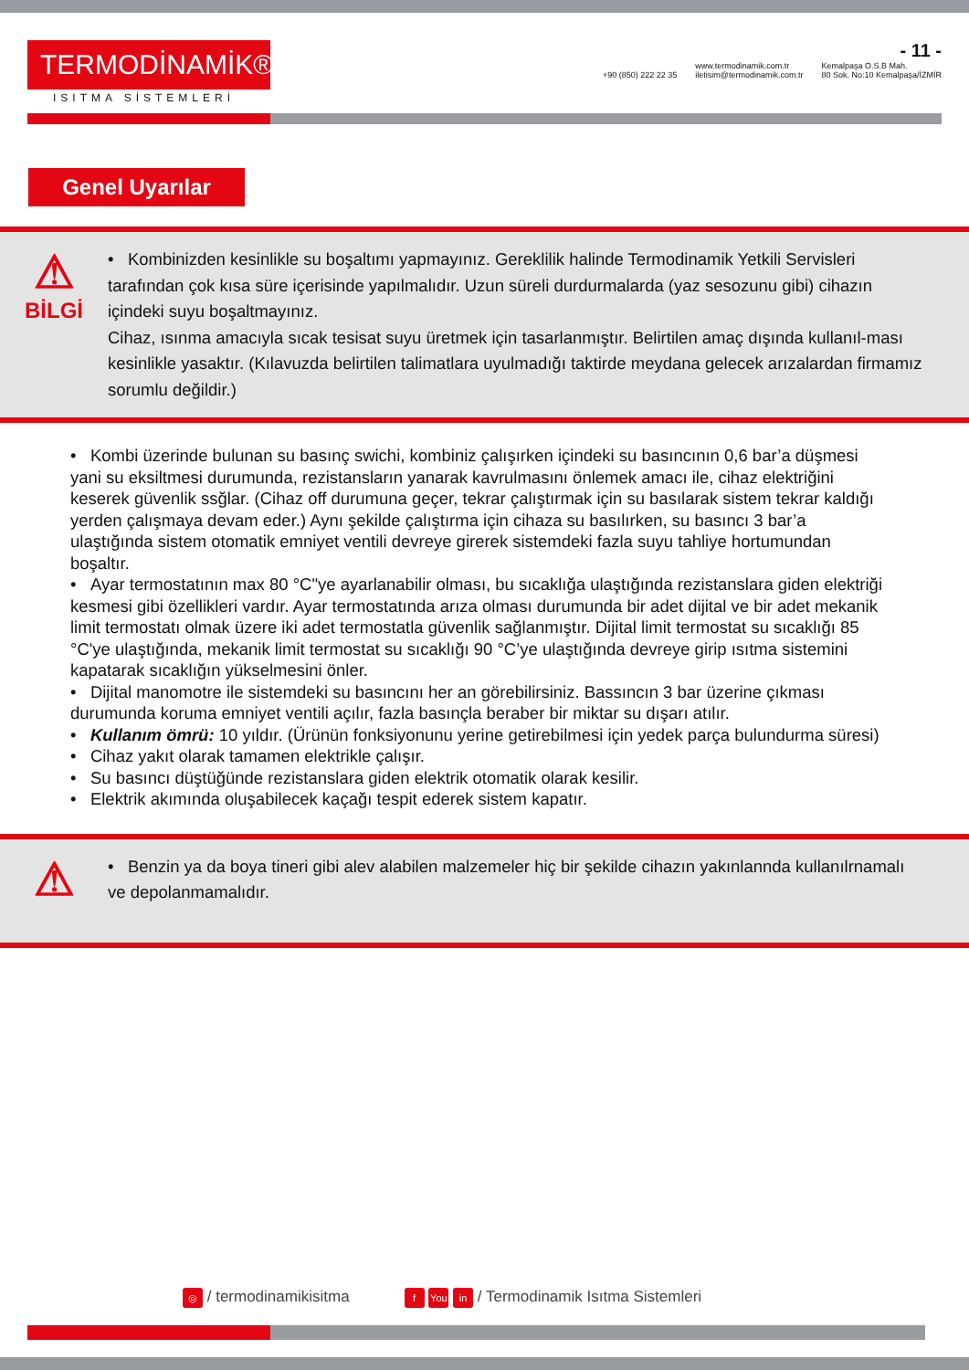TERMODİNAMİK®
ISITMA SİSTEMLERİ
- 11 -
+90 (850) 222 22 35 www.termodinamik.com.tr
iletisim@termodinamik.com.tr Kemalpaşa O.S.B Mah.
80 Sok. No:10 Kemalpaşa/İZMİR
Genel Uyarılar
⚠
BİLGİ
• Kombinizden kesinlikle su boşaltımı yapmayınız. Gereklilik halinde Termodinamik Yetkili Servisleri tarafından çok kısa süre içerisinde yapılmalıdır. Uzun süreli durdurmalarda (yaz sesozunu gibi) cihazın içindeki suyu boşaltmayınız.
Cihaz, ısınma amacıyla sıcak tesisat suyu üretmek için tasarlanmıştır. Belirtilen amaç dışında kullanıl-ması kesinlikle yasaktır. (Kılavuzda belirtilen talimatlara uyulmadığı taktirde meydana gelecek arızalardan firmamız sorumlu değildir.)
• Kombi üzerinde bulunan su basınç swichi, kombiniz çalışırken içindeki su basıncının 0,6 bar’a düşmesi yani su eksiltmesi durumunda, rezistansların yanarak kavrulmasını önlemek amacı ile, cihaz elektriğini keserek güvenlik ssğlar. (Cihaz off durumuna geçer, tekrar çalıştırmak için su basılarak sistem tekrar kaldığı yerden çalışmaya devam eder.) Aynı şekilde çalıştırma için cihaza su basılırken, su basıncı 3 bar’a ulaştığında sistem otomatik emniyet ventili devreye girerek sistemdeki fazla suyu tahliye hortumundan boşaltır.
• Ayar termostatının max 80 °C"ye ayarlanabilir olması, bu sıcaklığa ulaştığında rezistanslara giden elektriği kesmesi gibi özellikleri vardır. Ayar termostatında arıza olması durumunda bir adet dijital ve bir adet mekanik limit termostatı olmak üzere iki adet termostatla güvenlik sağlanmıştır. Dijital limit termostat su sıcaklığı 85 °C'ye ulaştığında, mekanik limit termostat su sıcaklığı 90 °C’ye ulaştığında devreye girip ısıtma sistemini kapatarak sıcaklığın yükselmesini önler.
• Dijital manomotre ile sistemdeki su basıncını her an görebilirsiniz. Bassıncın 3 bar üzerine çıkması durumunda koruma emniyet ventili açılır, fazla basınçla beraber bir miktar su dışarı atılır.
• Kullanım ömrü: 10 yıldır. (Ürünün fonksiyonunu yerine getirebilmesi için yedek parça bulundurma süresi)
• Cihaz yakıt olarak tamamen elektrikle çalışır.
• Su basıncı düştüğünde rezistanslara giden elektrik otomatik olarak kesilir.
• Elektrik akımında oluşabilecek kaçağı tespit ederek sistem kapatır.
⚠
• Benzin ya da boya tineri gibi alev alabilen malzemeler hiç bir şekilde cihazın yakınlannda kullanılrnamalı ve depolanmamalıdır.
◎ / termodinamikisitma f You in / Termodinamik Isıtma Sistemleri